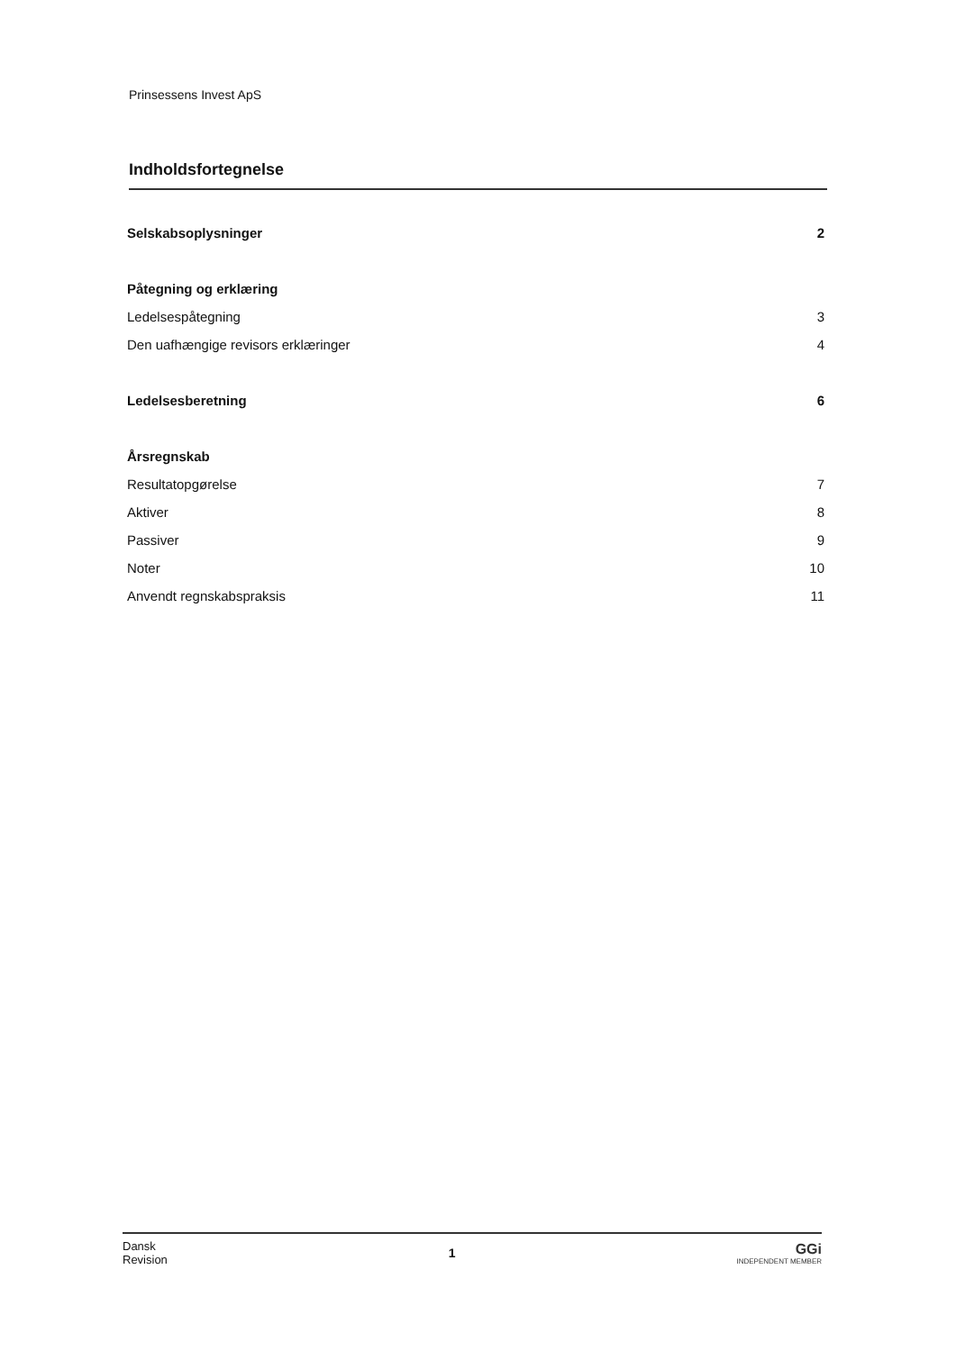Prinsessens Invest ApS
Indholdsfortegnelse
Selskabsoplysninger 2
Påtegning og erklæring
Ledelsespåtegning 3
Den uafhængige revisors erklæringer 4
Ledelsesberetning 6
Årsregnskab
Resultatopgørelse 7
Aktiver 8
Passiver 9
Noter 10
Anvendt regnskabspraksis 11
Dansk
Revision
1 GGi
INDEPENDENT MEMBER